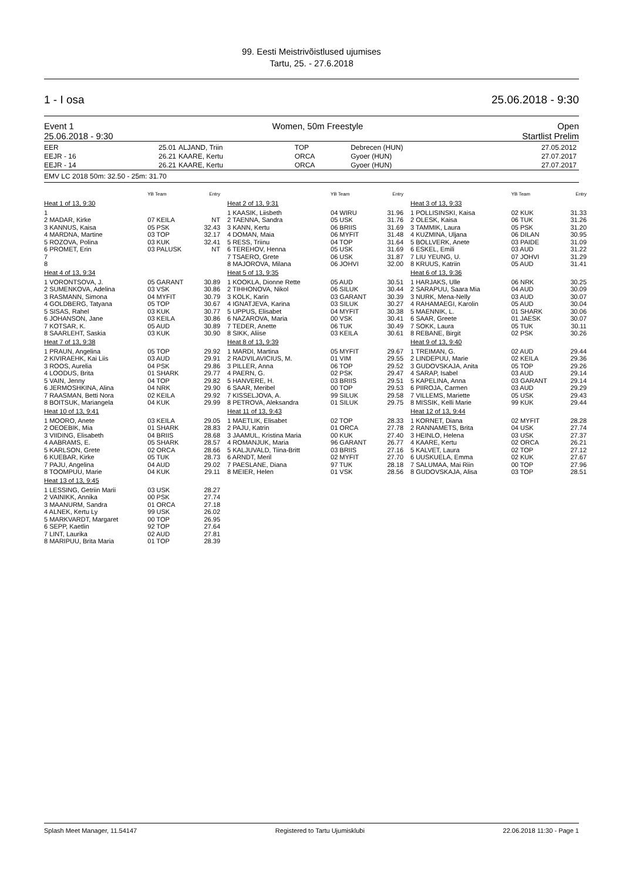99. Eesti Meistrivõistlused ujumises
Tartu, 25. - 27.6.2018
1 - I osa 25.06.2018 - 9:30
Event 1
25.06.2018 - 9:30 Women, 50m Freestyle Open
Startlist Prelim
| EER | 25.01 | ALJAND, Triin | TOP | Debrecen (HUN) | 27.05.2012 |
| EEJR - 16 | 26.21 | KAARE, Kertu | ORCA | Gyoer (HUN) | 27.07.2017 |
| EEJR - 14 | 26.21 | KAARE, Kertu | ORCA | Gyoer (HUN) | 27.07.2017 |
EMV LC 2018 50m: 32.50 - 25m: 31.70
| | YB Team | Entry |
| Heat 1 of 13, 9:30 | | |
| 1 | | |
| 2 MADAR, Kirke | 07 KEILA | NT |
| 3 KANNUS, Kaisa | 05 PSK | 32.43 |
| 4 MARDNA, Martine | 03 TOP | 32.17 |
| 5 ROZOVA, Polina | 03 KUK | 32.41 |
| 6 PROMET, Erin | 03 PALUSK | NT |
| 7 | | |
| 8 | | |
| Heat 4 of 13, 9:34 | | |
| 1 VORONTSOVA, J. | 05 GARANT | 30.89 |
| 2 SUMENKOVA, Adelina | 03 VSK | 30.86 |
| 3 RASMANN, Simona | 04 MYFIT | 30.79 |
| 4 GOLDBERG, Tatyana | 05 TOP | 30.67 |
| 5 SISAS, Rahel | 03 KUK | 30.77 |
| 6 JOHANSON, Jane | 03 KEILA | 30.86 |
| 7 KOTSAR, K. | 05 AUD | 30.89 |
| 8 SAARLEHT, Saskia | 03 KUK | 30.90 |
| Heat 7 of 13, 9:38 | | |
| 1 PRAUN, Angelina | 05 TOP | 29.92 |
| 2 KIVIRAEHK, Kai Liis | 03 AUD | 29.91 |
| 3 ROOS, Aurelia | 04 PSK | 29.86 |
| 4 LOODUS, Brita | 01 SHARK | 29.77 |
| 5 VAIN, Jenny | 04 TOP | 29.82 |
| 6 JERMOSHKINA, Alina | 04 NRK | 29.90 |
| 7 RAASMAN, Betti Nora | 02 KEILA | 29.92 |
| 8 BOITSUK, Mariangela | 04 KUK | 29.99 |
| Heat 10 of 13, 9:41 | | |
| 1 MOORO, Anete | 03 KEILA | 29.05 |
| 2 OEOEBIK, Mia | 01 SHARK | 28.83 |
| 3 VIIDING, Elisabeth | 04 BRIIS | 28.68 |
| 4 AABRAMS, E. | 05 SHARK | 28.57 |
| 5 KARLSON, Grete | 02 ORCA | 28.66 |
| 6 KUEBAR, Kirke | 05 TUK | 28.73 |
| 7 PAJU, Angelina | 04 AUD | 29.02 |
| 8 TOOMPUU, Marie | 04 KUK | 29.11 |
| Heat 13 of 13, 9:45 | | |
| 1 LESSING, Getriin Marii | 03 USK | 28.27 |
| 2 VAINIKK, Annika | 00 PSK | 27.74 |
| 3 MAANURM, Sandra | 01 ORCA | 27.18 |
| 4 ALNEK, Kertu Ly | 99 USK | 26.02 |
| 5 MARKVARDT, Margaret | 00 TOP | 26.95 |
| 6 SEPP, Kaetlin | 92 TOP | 27.64 |
| 7 LINT, Laurika | 02 AUD | 27.81 |
| 8 MARIPUU, Brita Maria | 01 TOP | 28.39 |
| | YB Team | Entry |
| Heat 2 of 13, 9:31 | | |
| 1 KAASIK, Liisbeth | 04 WIRU | 31.96 |
| 2 TAENNA, Sandra | 05 USK | 31.76 |
| 3 KANN, Kertu | 06 BRIIS | 31.69 |
| 4 DOMAN, Maia | 06 MYFIT | 31.48 |
| 5 RESS, Triinu | 04 TOP | 31.64 |
| 6 TEREHOV, Henna | 05 USK | 31.69 |
| 7 TSAERO, Grete | 06 USK | 31.87 |
| 8 MAJOROVA, Milana | 06 JOHVI | 32.00 |
| Heat 5 of 13, 9:35 | | |
| 1 KOOKLA, Dionne Rette | 05 AUD | 30.51 |
| 2 TIHHONOVA, Nikol | 06 SILUK | 30.44 |
| 3 KOLK, Karin | 03 GARANT | 30.39 |
| 4 IGNATJEVA, Karina | 03 SILUK | 30.27 |
| 5 UPPUS, Elisabet | 04 MYFIT | 30.38 |
| 6 NAZAROVA, Maria | 00 VSK | 30.41 |
| 7 TEDER, Anette | 06 TUK | 30.49 |
| 8 SIKK, Aliise | 03 KEILA | 30.61 |
| Heat 8 of 13, 9:39 | | |
| 1 MARDI, Martina | 05 MYFIT | 29.67 |
| 2 RADVILAVICIUS, M. | 01 VIM | 29.55 |
| 3 PILLER, Anna | 06 TOP | 29.52 |
| 4 PAERN, G. | 02 PSK | 29.47 |
| 5 HANVERE, H. | 03 BRIIS | 29.51 |
| 6 SAAR, Meribel | 00 TOP | 29.53 |
| 7 KISSELJOVA, A. | 99 SILUK | 29.58 |
| 8 PETROVA, Aleksandra | 01 SILUK | 29.75 |
| Heat 11 of 13, 9:43 | | |
| 1 MAETLIK, Elisabet | 02 TOP | 28.33 |
| 2 PAJU, Katrin | 01 ORCA | 27.78 |
| 3 JAAMUL, Kristina Maria | 00 KUK | 27.40 |
| 4 ROMANJUK, Maria | 96 GARANT | 26.77 |
| 5 KALJUVALD, Tiina-Britt | 03 BRIIS | 27.16 |
| 6 ARNDT, Meril | 02 MYFIT | 27.70 |
| 7 PAESLANE, Diana | 97 TUK | 28.18 |
| 8 MEIER, Helen | 01 VSK | 28.56 |
| | YB Team | Entry |
| Heat 3 of 13, 9:33 | | |
| 1 POLLISINSKI, Kaisa | 02 KUK | 31.33 |
| 2 OLESK, Kaisa | 06 TUK | 31.26 |
| 3 TAMMIK, Laura | 05 PSK | 31.20 |
| 4 KUZMINA, Uljana | 06 DILAN | 30.95 |
| 5 BOLLVERK, Anete | 03 PAIDE | 31.09 |
| 6 ESKEL, Emili | 03 AUD | 31.22 |
| 7 LIU YEUNG, U. | 07 JOHVI | 31.29 |
| 8 KRUUS, Katriin | 05 AUD | 31.41 |
| Heat 6 of 13, 9:36 | | |
| 1 HARJAKS, Ulle | 06 NRK | 30.25 |
| 2 SARAPUU, Saara Mia | 04 AUD | 30.09 |
| 3 NURK, Mena-Nelly | 03 AUD | 30.07 |
| 4 RAHAMAEGI, Karolin | 05 AUD | 30.04 |
| 5 MAENNIK, L. | 01 SHARK | 30.06 |
| 6 SAAR, Greete | 01 JAESK | 30.07 |
| 7 SOKK, Laura | 05 TUK | 30.11 |
| 8 REBANE, Birgit | 02 PSK | 30.26 |
| Heat 9 of 13, 9:40 | | |
| 1 TREIMAN, G. | 02 AUD | 29.44 |
| 2 LINDEPUU, Marie | 02 KEILA | 29.36 |
| 3 GUDOVSKAJA, Anita | 05 TOP | 29.26 |
| 4 SARAP, Isabel | 03 AUD | 29.14 |
| 5 KAPELINA, Anna | 03 GARANT | 29.14 |
| 6 PIIROJA, Carmen | 03 AUD | 29.29 |
| 7 VILLEMS, Mariette | 05 USK | 29.43 |
| 8 MISSIK, Kelli Marie | 99 KUK | 29.44 |
| Heat 12 of 13, 9:44 | | |
| 1 KORNET, Diana | 02 MYFIT | 28.28 |
| 2 RANNAMETS, Brita | 04 USK | 27.74 |
| 3 HEINLO, Helena | 03 USK | 27.37 |
| 4 KAARE, Kertu | 02 ORCA | 26.21 |
| 5 KALVET, Laura | 02 TOP | 27.12 |
| 6 UUSKUELA, Emma | 02 KUK | 27.67 |
| 7 SALUMAA, Mai Riin | 00 TOP | 27.96 |
| 8 GUDOVSKAJA, Alisa | 03 TOP | 28.51 |
Splash Meet Manager, 11.54147 Registered to Tartu Ujumisklubi 22.06.2018 11:30 - Page 1